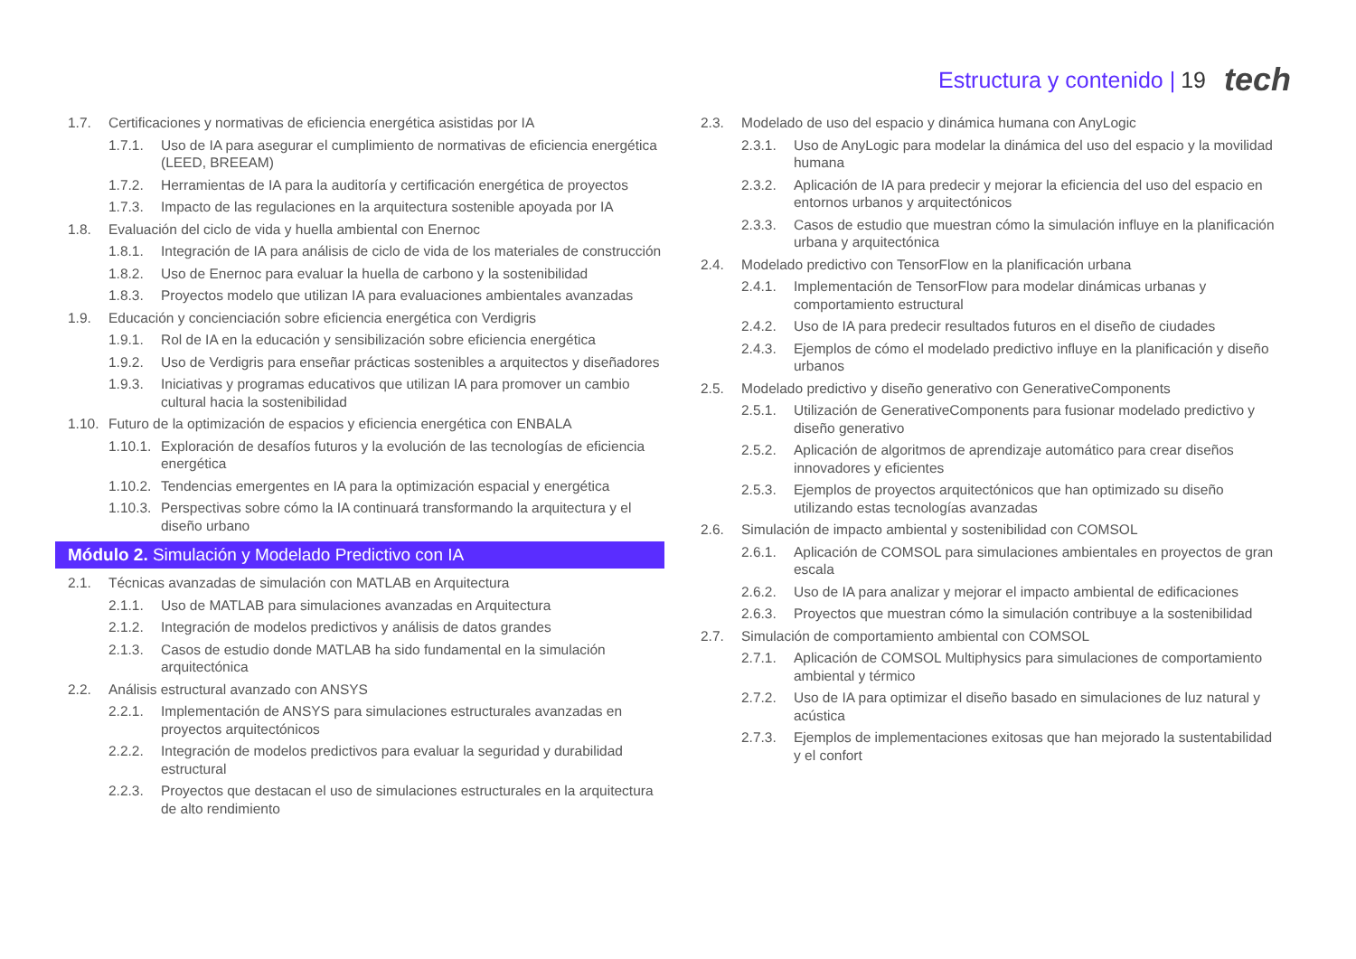Estructura y contenido | 19 tech
1.7. Certificaciones y normativas de eficiencia energética asistidas por IA
1.7.1. Uso de IA para asegurar el cumplimiento de normativas de eficiencia energética (LEED, BREEAM)
1.7.2. Herramientas de IA para la auditoría y certificación energética de proyectos
1.7.3. Impacto de las regulaciones en la arquitectura sostenible apoyada por IA
1.8. Evaluación del ciclo de vida y huella ambiental con Enernoc
1.8.1. Integración de IA para análisis de ciclo de vida de los materiales de construcción
1.8.2. Uso de Enernoc para evaluar la huella de carbono y la sostenibilidad
1.8.3. Proyectos modelo que utilizan IA para evaluaciones ambientales avanzadas
1.9. Educación y concienciación sobre eficiencia energética con Verdigris
1.9.1. Rol de IA en la educación y sensibilización sobre eficiencia energética
1.9.2. Uso de Verdigris para enseñar prácticas sostenibles a arquitectos y diseñadores
1.9.3. Iniciativas y programas educativos que utilizan IA para promover un cambio cultural hacia la sostenibilidad
1.10. Futuro de la optimización de espacios y eficiencia energética con ENBALA
1.10.1. Exploración de desafíos futuros y la evolución de las tecnologías de eficiencia energética
1.10.2. Tendencias emergentes en IA para la optimización espacial y energética
1.10.3. Perspectivas sobre cómo la IA continuará transformando la arquitectura y el diseño urbano
Módulo 2. Simulación y Modelado Predictivo con IA
2.1. Técnicas avanzadas de simulación con MATLAB en Arquitectura
2.1.1. Uso de MATLAB para simulaciones avanzadas en Arquitectura
2.1.2. Integración de modelos predictivos y análisis de datos grandes
2.1.3. Casos de estudio donde MATLAB ha sido fundamental en la simulación arquitectónica
2.2. Análisis estructural avanzado con ANSYS
2.2.1. Implementación de ANSYS para simulaciones estructurales avanzadas en proyectos arquitectónicos
2.2.2. Integración de modelos predictivos para evaluar la seguridad y durabilidad estructural
2.2.3. Proyectos que destacan el uso de simulaciones estructurales en la arquitectura de alto rendimiento
2.3. Modelado de uso del espacio y dinámica humana con AnyLogic
2.3.1. Uso de AnyLogic para modelar la dinámica del uso del espacio y la movilidad humana
2.3.2. Aplicación de IA para predecir y mejorar la eficiencia del uso del espacio en entornos urbanos y arquitectónicos
2.3.3. Casos de estudio que muestran cómo la simulación influye en la planificación urbana y arquitectónica
2.4. Modelado predictivo con TensorFlow en la planificación urbana
2.4.1. Implementación de TensorFlow para modelar dinámicas urbanas y comportamiento estructural
2.4.2. Uso de IA para predecir resultados futuros en el diseño de ciudades
2.4.3. Ejemplos de cómo el modelado predictivo influye en la planificación y diseño urbanos
2.5. Modelado predictivo y diseño generativo con GenerativeComponents
2.5.1. Utilización de GenerativeComponents para fusionar modelado predictivo y diseño generativo
2.5.2. Aplicación de algoritmos de aprendizaje automático para crear diseños innovadores y eficientes
2.5.3. Ejemplos de proyectos arquitectónicos que han optimizado su diseño utilizando estas tecnologías avanzadas
2.6. Simulación de impacto ambiental y sostenibilidad con COMSOL
2.6.1. Aplicación de COMSOL para simulaciones ambientales en proyectos de gran escala
2.6.2. Uso de IA para analizar y mejorar el impacto ambiental de edificaciones
2.6.3. Proyectos que muestran cómo la simulación contribuye a la sostenibilidad
2.7. Simulación de comportamiento ambiental con COMSOL
2.7.1. Aplicación de COMSOL Multiphysics para simulaciones de comportamiento ambiental y térmico
2.7.2. Uso de IA para optimizar el diseño basado en simulaciones de luz natural y acústica
2.7.3. Ejemplos de implementaciones exitosas que han mejorado la sustentabilidad y el confort